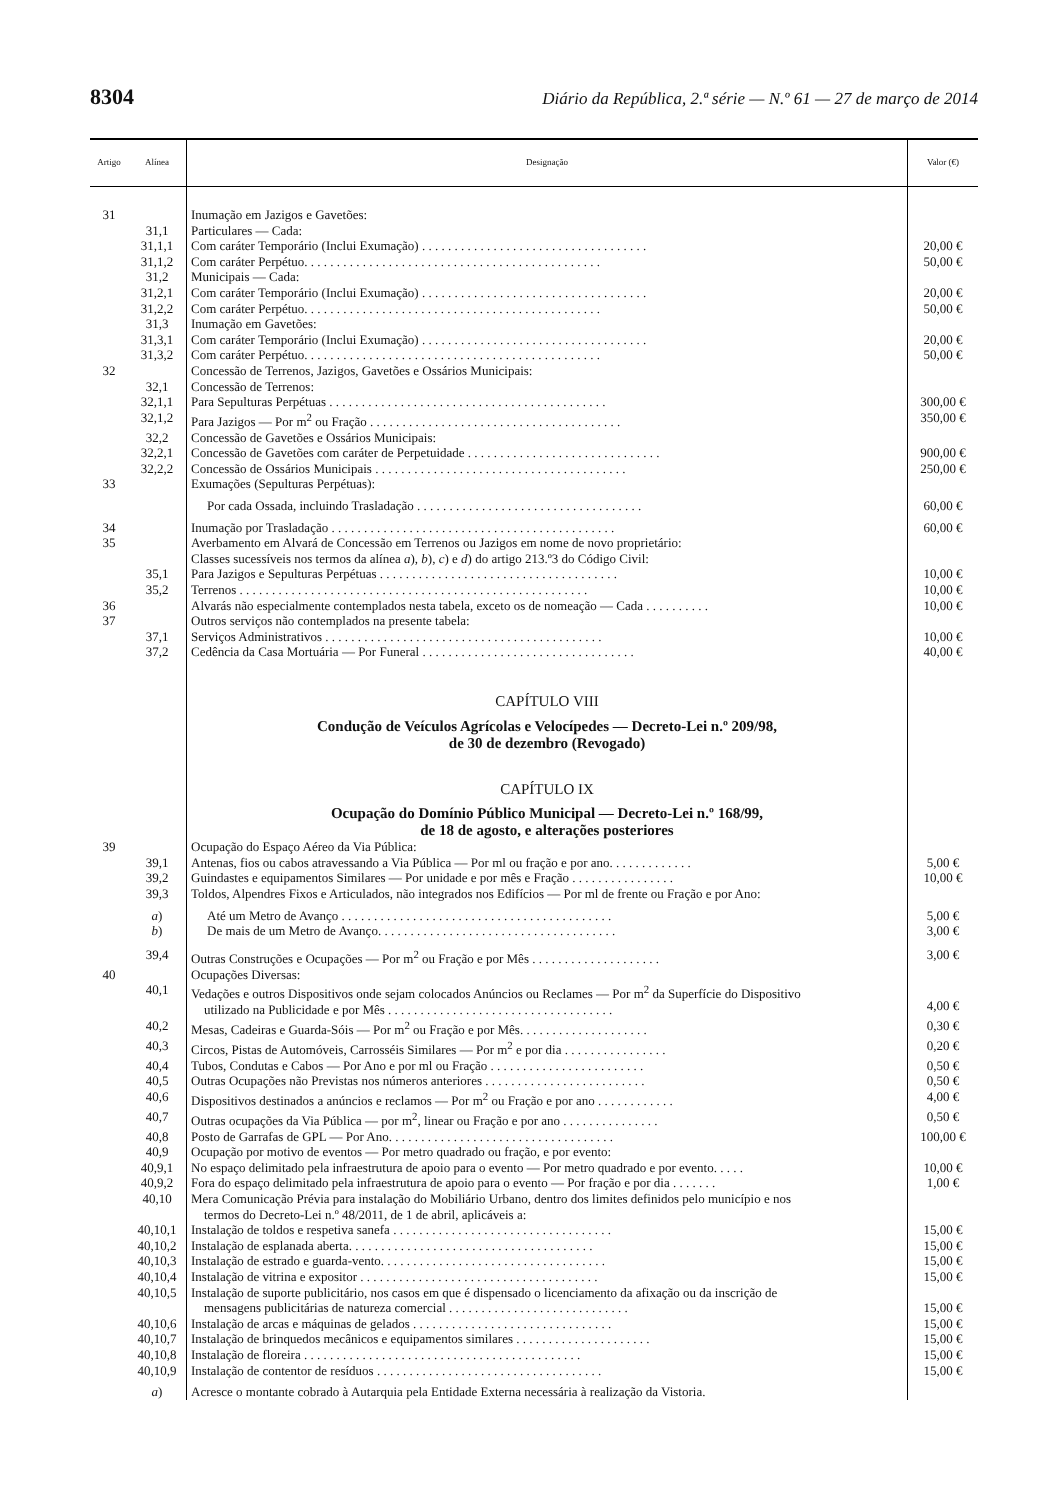8304 Diário da República, 2.ª série — N.º 61 — 27 de março de 2014
| Artigo | Alínea | Designação | Valor (€) |
| --- | --- | --- | --- |
| 31 | | Inumação em Jazigos e Gavetões: | |
| | 31,1 | Particulares — Cada: | |
| | 31,1,1 | Com caráter Temporário (Inclui Exumação) . . . . . . . . . . . . . . . . . . . . . . . . . . . . . . . . . . . | 20,00 € |
| | 31,1,2 | Com caráter Perpétuo. . . . . . . . . . . . . . . . . . . . . . . . . . . . . . . . . . . . . . . . . . . . . . | 50,00 € |
| | 31,2 | Municipais — Cada: | |
| | 31,2,1 | Com caráter Temporário (Inclui Exumação) . . . . . . . . . . . . . . . . . . . . . . . . . . . . . . . . . . . | 20,00 € |
| | 31,2,2 | Com caráter Perpétuo. . . . . . . . . . . . . . . . . . . . . . . . . . . . . . . . . . . . . . . . . . . . . . | 50,00 € |
| | 31,3 | Inumação em Gavetões: | |
| | 31,3,1 | Com caráter Temporário (Inclui Exumação) . . . . . . . . . . . . . . . . . . . . . . . . . . . . . . . . . . . | 20,00 € |
| | 31,3,2 | Com caráter Perpétuo. . . . . . . . . . . . . . . . . . . . . . . . . . . . . . . . . . . . . . . . . . . . . . | 50,00 € |
| 32 | | Concessão de Terrenos, Jazigos, Gavetões e Ossários Municipais: | |
| | 32,1 | Concessão de Terrenos: | |
| | 32,1,1 | Para Sepulturas Perpétuas . . . . . . . . . . . . . . . . . . . . . . . . . . . . . . . . . . . . . . . . . . . | 300,00 € |
| | 32,1,2 | Para Jazigos — Por m<sup>2</sup> ou Fração . . . . . . . . . . . . . . . . . . . . . . . . . . . . . . . . . . . . . . . | 350,00 € |
| | 32,2 | Concessão de Gavetões e Ossários Municipais: | |
| | 32,2,1 | Concessão de Gavetões com caráter de Perpetuidade . . . . . . . . . . . . . . . . . . . . . . . . . . . . . . | 900,00 € |
| | 32,2,2 | Concessão de Ossários Municipais . . . . . . . . . . . . . . . . . . . . . . . . . . . . . . . . . . . . . . . | 250,00 € |
| 33 | | Exumações (Sepulturas Perpétuas): | |
| | | Por cada Ossada, incluindo Trasladação . . . . . . . . . . . . . . . . . . . . . . . . . . . . . . . . . . . | 60,00 € |
| 34 | | Inumação por Trasladação . . . . . . . . . . . . . . . . . . . . . . . . . . . . . . . . . . . . . . . . . . . . | 60,00 € |
| 35 | | Averbamento em Alvará de Concessão em Terrenos ou Jazigos em nome de novo proprietário: Classes sucessíveis nos termos da alínea a ), b ), c ) e d ) do artigo 213.º3 do Código Civil: | |
| | 35,1 | Para Jazigos e Sepulturas Perpétuas . . . . . . . . . . . . . . . . . . . . . . . . . . . . . . . . . . . . . | 10,00 € |
| | 35,2 | Terrenos . . . . . . . . . . . . . . . . . . . . . . . . . . . . . . . . . . . . . . . . . . . . . . . . . . . . . . | 10,00 € |
| 36 | | Alvarás não especialmente contemplados nesta tabela, exceto os de nomeação — Cada . . . . . . . . . . | 10,00 € |
| 37 | | Outros serviços não contemplados na presente tabela: | |
| | 37,1 | Serviços Administrativos . . . . . . . . . . . . . . . . . . . . . . . . . . . . . . . . . . . . . . . . . . . | 10,00 € |
| | 37,2 | Cedência da Casa Mortuária — Por Funeral . . . . . . . . . . . . . . . . . . . . . . . . . . . . . . . . . | 40,00 € |
| | | CAPÍTULO VIII Condução de Veículos Agrícolas e Velocípedes — Decreto-Lei n.º 209/98, de 30 de dezembro (Revogado) CAPÍTULO IX Ocupação do Domínio Público Municipal — Decreto-Lei n.º 168/99, de 18 de agosto, e alterações posteriores | |
| 39 | | Ocupação do Espaço Aéreo da Via Pública: | |
| | 39,1 | Antenas, fios ou cabos atravessando a Via Pública — Por ml ou fração e por ano. . . . . . . . . . . . . | 5,00 € |
| | 39,2 | Guindastes e equipamentos Similares — Por unidade e por mês e Fração . . . . . . . . . . . . . . . . | 10,00 € |
| | 39,3 | Toldos, Alpendres Fixos e Articulados, não integrados nos Edifícios — Por ml de frente ou Fração e por Ano: | |
| | a ) | Até um Metro de Avanço . . . . . . . . . . . . . . . . . . . . . . . . . . . . . . . . . . . . . . . . . . | 5,00 € |
| | b ) | De mais de um Metro de Avanço. . . . . . . . . . . . . . . . . . . . . . . . . . . . . . . . . . . . . | 3,00 € |
| | 39,4 | Outras Construções e Ocupações — Por m<sup>2</sup> ou Fração e por Mês . . . . . . . . . . . . . . . . . . . . | 3,00 € |
| 40 | | Ocupações Diversas: | |
| | 40,1 | Vedações e outros Dispositivos onde sejam colocados Anúncios ou Reclames — Por m<sup>2</sup> da Superfície do Dispositivo utilizado na Publicidade e por Mês . . . . . . . . . . . . . . . . . . . . . . . . . . . . . . . . . . . | 4,00 € |
| | 40,2 | Mesas, Cadeiras e Guarda-Sóis — Por m<sup>2</sup> ou Fração e por Mês. . . . . . . . . . . . . . . . . . . . | 0,30 € |
| | 40,3 | Circos, Pistas de Automóveis, Carrosséis Similares — Por m<sup>2</sup> e por dia . . . . . . . . . . . . . . . . | 0,20 € |
| | 40,4 | Tubos, Condutas e Cabos — Por Ano e por ml ou Fração . . . . . . . . . . . . . . . . . . . . . . . . | 0,50 € |
| | 40,5 | Outras Ocupações não Previstas nos números anteriores . . . . . . . . . . . . . . . . . . . . . . . . . | 0,50 € |
| | 40,6 | Dispositivos destinados a anúncios e reclamos — Por m<sup>2</sup> ou Fração e por ano . . . . . . . . . . . . | 4,00 € |
| | 40,7 | Outras ocupações da Via Pública — por m<sup>2</sup>, linear ou Fração e por ano . . . . . . . . . . . . . . . | 0,50 € |
| | 40,8 | Posto de Garrafas de GPL — Por Ano. . . . . . . . . . . . . . . . . . . . . . . . . . . . . . . . . . . | 100,00 € |
| | 40,9 | Ocupação por motivo de eventos — Por metro quadrado ou fração, e por evento: | |
| | 40,9,1 | No espaço delimitado pela infraestrutura de apoio para o evento — Por metro quadrado e por evento. . . . . | 10,00 € |
| | 40,9,2 | Fora do espaço delimitado pela infraestrutura de apoio para o evento — Por fração e por dia . . . . . . . | 1,00 € |
| | 40,10 | Mera Comunicação Prévia para instalação do Mobiliário Urbano, dentro dos limites definidos pelo município e nos termos do Decreto-Lei n.º 48/2011, de 1 de abril, aplicáveis a: | |
| | 40,10,1 | Instalação de toldos e respetiva sanefa . . . . . . . . . . . . . . . . . . . . . . . . . . . . . . . . . . | 15,00 € |
| | 40,10,2 | Instalação de esplanada aberta. . . . . . . . . . . . . . . . . . . . . . . . . . . . . . . . . . . . . . | 15,00 € |
| | 40,10,3 | Instalação de estrado e guarda-vento. . . . . . . . . . . . . . . . . . . . . . . . . . . . . . . . . . . | 15,00 € |
| | 40,10,4 | Instalação de vitrina e expositor . . . . . . . . . . . . . . . . . . . . . . . . . . . . . . . . . . . . . | 15,00 € |
| | 40,10,5 | Instalação de suporte publicitário, nos casos em que é dispensado o licenciamento da afixação ou da inscrição de mensagens publicitárias de natureza comercial . . . . . . . . . . . . . . . . . . . . . . . . . . . . | 15,00 € |
| | 40,10,6 | Instalação de arcas e máquinas de gelados . . . . . . . . . . . . . . . . . . . . . . . . . . . . . . . | 15,00 € |
| | 40,10,7 | Instalação de brinquedos mecânicos e equipamentos similares . . . . . . . . . . . . . . . . . . . . . | 15,00 € |
| | 40,10,8 | Instalação de floreira . . . . . . . . . . . . . . . . . . . . . . . . . . . . . . . . . . . . . . . . . . . | 15,00 € |
| | 40,10,9 | Instalação de contentor de resíduos . . . . . . . . . . . . . . . . . . . . . . . . . . . . . . . . . . . | 15,00 € |
| | a ) | Acresce o montante cobrado à Autarquia pela Entidade Externa necessária à realização da Vistoria. | |